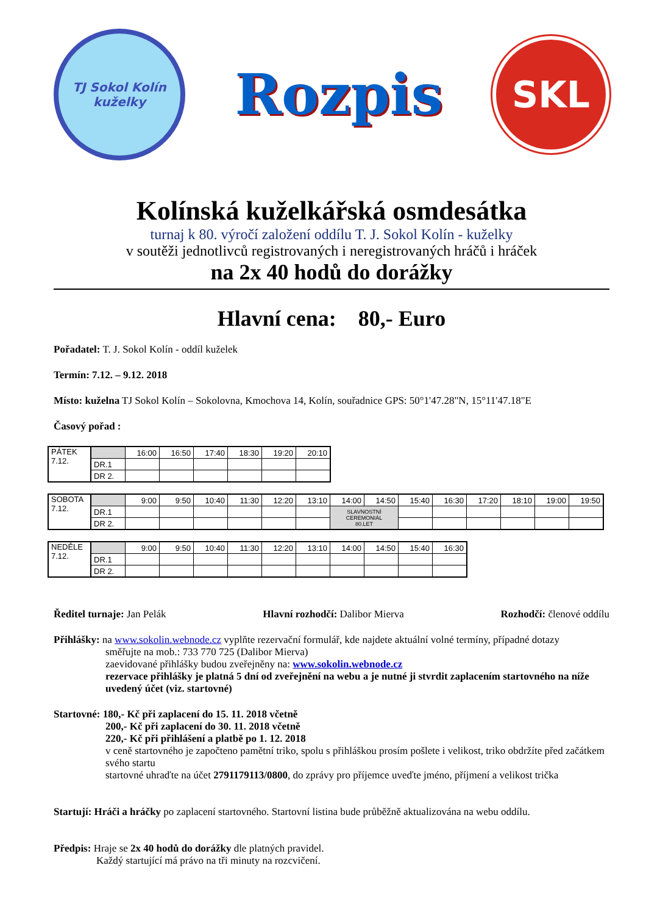TJ Sokol Kolín
kuželky
Rozpis
SKL
Kolínská kuželkářská osmdesátka
turnaj k 80. výročí založení oddílu T. J. Sokol Kolín - kuželky
v soutěži jednotlivců registrovaných i neregistrovaných hráčů i hráček
na 2x 40 hodů do dorážky
Hlavní cena: 80,- Euro
Pořadatel: T. J. Sokol Kolín - oddíl kuželek
Termín: 7.12. – 9.12. 2018
Místo: kuželna TJ Sokol Kolín – Sokolovna, Kmochova 14, Kolín, souřadnice GPS: 50°1'47.28"N, 15°11'47.18"E
Časový pořad :
| PÁTEK 7.12. | | 16:00 | 16:50 | 17:40 | 18:30 | 19:20 | 20:10 |
| | DR.1 | | | | | | |
| | DR 2. | | | | | | |
| SOBOTA 7.12. | | 9:00 | 9:50 | 10:40 | 11:30 | 12:20 | 13:10 | 14:00 | 14:50 | 15:40 | 16:30 | 17:20 | 18:10 | 19:00 | 19:50 |
| | DR.1 | | | | | | | SLAVNOSTNÍ CEREMONIÁL 80.LET | | | | | | | |
| | DR 2. | | | | | | | | | | | | | | |
| NEDĚLE 7.12. | | 9:00 | 9:50 | 10:40 | 11:30 | 12:20 | 13:10 | 14:00 | 14:50 | 15:40 | 16:30 |
| | DR.1 | | | | | | | | | | |
| | DR 2. | | | | | | | | | | |
Ředitel turnaje: Jan Pelák Hlavní rozhodčí: Dalibor Mierva Rozhodčí: členové oddílu
Přihlášky: na www.sokolin.webnode.cz vyplňte rezervační formulář, kde najdete aktuální volné termíny, případné dotazy
směřujte na mob.: 733 770 725 (Dalibor Mierva)
zaevidované přihlášky budou zveřejněny na: www.sokolin.webnode.cz
rezervace přihlášky je platná 5 dní od zveřejnění na webu a je nutné ji stvrdit zaplacením startovného na níže uvedený účet (viz. startovné)
Startovné: 180,- Kč při zaplacení do 15. 11. 2018 včetně
200,- Kč při zaplacení do 30. 11. 2018 včetně
220,- Kč při přihlášení a platbě po 1. 12. 2018
v ceně startovného je započteno pamětní triko, spolu s přihláškou prosím pošlete i velikost, triko obdržíte před začátkem svého startu
startovné uhraďte na účet 2791179113/0800, do zprávy pro příjemce uveďte jméno, příjmení a velikost trička
Startují: Hráči a hráčky po zaplacení startovného. Startovní listina bude průběžně aktualizována na webu oddílu.
Předpis: Hraje se 2x 40 hodů do dorážky dle platných pravidel.
Každý startující má právo na tři minuty na rozcvičení.